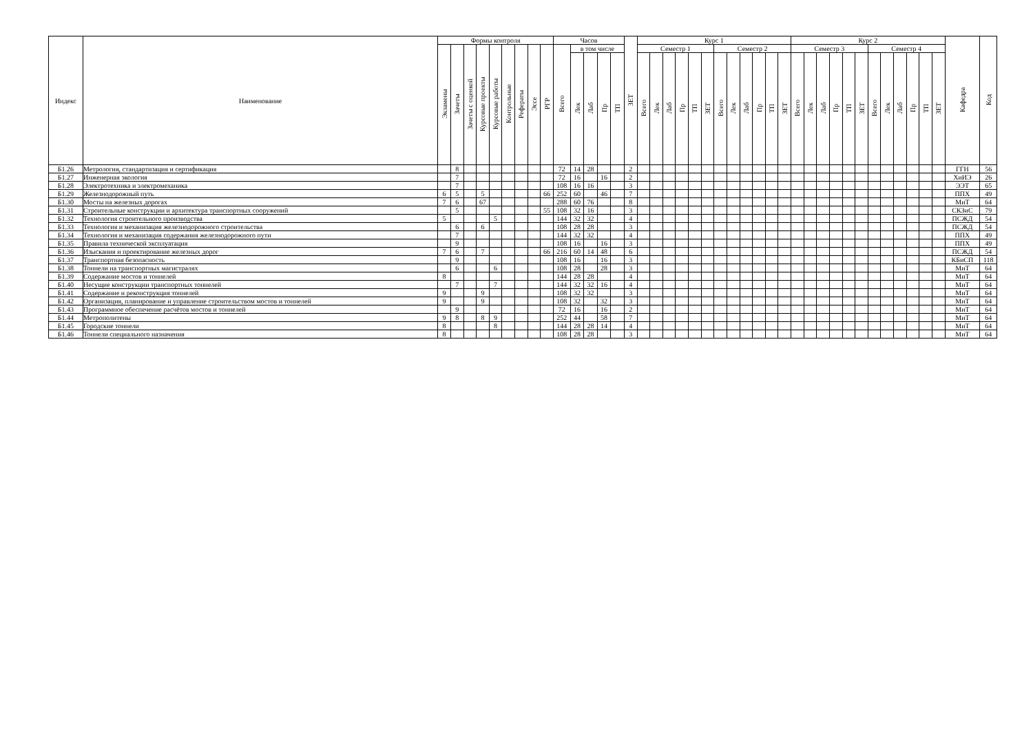| Индекс | Наименование | Формы контроля | | | | | | | | | Часов | | | | | ЗЕТ | Курс 1 | | | | | | | | | | | | Курс 2 | | | | | | | | | | | | Кафедра | Код |
| --- | --- | --- | --- | --- | --- | --- | --- | --- | --- | --- | --- | --- | --- | --- | --- | --- | --- | --- | --- | --- | --- | --- | --- | --- | --- | --- | --- | --- | --- | --- | --- | --- | --- | --- | --- | --- | --- | --- | --- | --- | --- | --- |
| | | Экзамены | Зачеты | Зачеты с оценкой | Курсовые проекты | Курсовые работы | Контрольные | Рефераты | Эссе | РГР | Всего | в том числе | | | | | Семестр 1 | | | | | | Семестр 2 | | | | | | Семестр 3 | | | | | | Семестр 4 | | | | | | | |
| | | | | | | | | | | | | Лек | Лаб | Пр | ТП | | Всего | Лек | Лаб | Пр | ТП | ЗЕТ | Всего | Лек | Лаб | Пр | ТП | ЗЕТ | Всего | Лек | Лаб | Пр | ТП | ЗЕТ | Всего | Лек | Лаб | Пр | ТП | ЗЕТ | | |
| Б1.26 | Метрология, стандартизация и сертификация | | 8 | | | | | | | | 72 | 14 | 28 | | | 2 | | | | | | | | | | | | | | | | | | | | | | | | | ГГН | 56 |
| Б1.27 | Инженерная экология | | 7 | | | | | | | | 72 | 16 | | 16 | | 2 | | | | | | | | | | | | | | | | | | | | | | | | | ХиИЭ | 26 |
| Б1.28 | Электротехника и электромеханика | | 7 | | | | | | | | 108 | 16 | 16 | | | 3 | | | | | | | | | | | | | | | | | | | | | | | | | ЭЭТ | 65 |
| Б1.29 | Железнодорожный путь | 6 | 5 | | 5 | | | | | 66 | 252 | 60 | | 46 | | 7 | | | | | | | | | | | | | | | | | | | | | | | | | ППХ | 49 |
| Б1.30 | Мосты на железных дорогах | 7 | 6 | | 67 | | | | | | 288 | 60 | 76 | | | 8 | | | | | | | | | | | | | | | | | | | | | | | | | МиТ | 64 |
| Б1.31 | Строительные конструкции и архитектура транспортных сооружений | | 5 | | | | | | | 55 | 108 | 32 | 16 | | | 3 | | | | | | | | | | | | | | | | | | | | | | | | | СКЗиС | 79 |
| Б1.32 | Технология строительного производства | 5 | | | | 5 | | | | | 144 | 32 | 32 | | | 4 | | | | | | | | | | | | | | | | | | | | | | | | | ПСЖД | 54 |
| Б1.33 | Технология и механизация железнодорожного строительства | | 6 | | 6 | | | | | | 108 | 28 | 28 | | | 3 | | | | | | | | | | | | | | | | | | | | | | | | | ПСЖД | 54 |
| Б1.34 | Технология и механизация содержания железнодорожного пути | | 7 | | | | | | | | 144 | 32 | 32 | | | 4 | | | | | | | | | | | | | | | | | | | | | | | | | ППХ | 49 |
| Б1.35 | Правила технической эксплуатация | | 9 | | | | | | | | 108 | 16 | | 16 | | 3 | | | | | | | | | | | | | | | | | | | | | | | | | ППХ | 49 |
| Б1.36 | Изыскания и проектирование железных дорог | 7 | 6 | | 7 | | | | | 66 | 216 | 60 | 14 | 48 | | 6 | | | | | | | | | | | | | | | | | | | | | | | | | ПСЖД | 54 |
| Б1.37 | Транспортная безопасность | | 9 | | | | | | | | 108 | 16 | | 16 | | 3 | | | | | | | | | | | | | | | | | | | | | | | | | КБиСП | 118 |
| Б1.38 | Тоннели на транспортных магистралях | | 6 | | | 6 | | | | | 108 | 28 | | 28 | | 3 | | | | | | | | | | | | | | | | | | | | | | | | | МиТ | 64 |
| Б1.39 | Содержание мостов и тоннелей | 8 | | | | | | | | | 144 | 28 | 28 | | | 4 | | | | | | | | | | | | | | | | | | | | | | | | | МиТ | 64 |
| Б1.40 | Несущие конструкции транспортных тоннелей | | 7 | | | 7 | | | | | 144 | 32 | 32 | 16 | | 4 | | | | | | | | | | | | | | | | | | | | | | | | | МиТ | 64 |
| Б1.41 | Содержание и реконструкция тоннелей | 9 | | | 9 | | | | | | 108 | 32 | 32 | | | 3 | | | | | | | | | | | | | | | | | | | | | | | | | МиТ | 64 |
| Б1.42 | Организация, планирование и управление строительством мостов и тоннелей | 9 | | | 9 | | | | | | 108 | 32 | | 32 | | 3 | | | | | | | | | | | | | | | | | | | | | | | | | МиТ | 64 |
| Б1.43 | Программное обеспечение расчётов мостов и тоннелей | | 9 | | | | | | | | 72 | 16 | | 16 | | 2 | | | | | | | | | | | | | | | | | | | | | | | | | МиТ | 64 |
| Б1.44 | Метрополитены | 9 | 8 | | 8 | 9 | | | | | 252 | 44 | | 58 | | 7 | | | | | | | | | | | | | | | | | | | | | | | | | МиТ | 64 |
| Б1.45 | Городские тоннели | 8 | | | | 8 | | | | | 144 | 28 | 28 | 14 | | 4 | | | | | | | | | | | | | | | | | | | | | | | | | МиТ | 64 |
| Б1.46 | Тоннели специального назначения | 8 | | | | | | | | | 108 | 28 | 28 | | | 3 | | | | | | | | | | | | | | | | | | | | | | | | | МиТ | 64 |